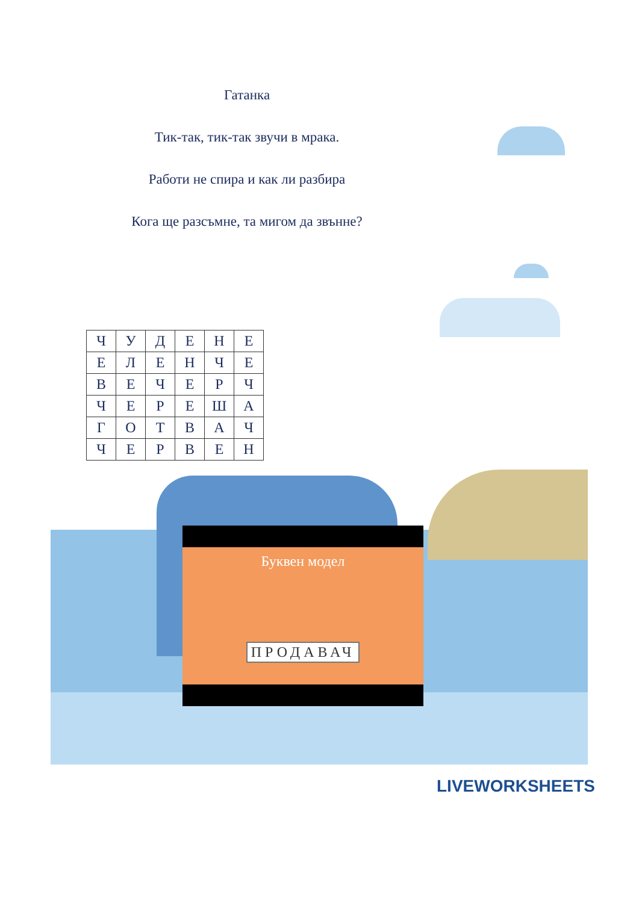Гатанка
Тик-так, тик-так звучи в мрака.
Работи не спира и как ли разбира
Кога ще разсъмне, та мигом да звънне?
| Ч | У | Д | Е | Н | Е |
| Е | Л | Е | Н | Ч | Е |
| В | Е | Ч | Е | Р | Ч |
| Ч | Е | Р | Е | Ш | А |
| Г | О | Т | В | А | Ч |
| Ч | Е | Р | В | Е | Н |
Буквен модел
ПРОДАВАЧ
LIVEWORKSHEETS